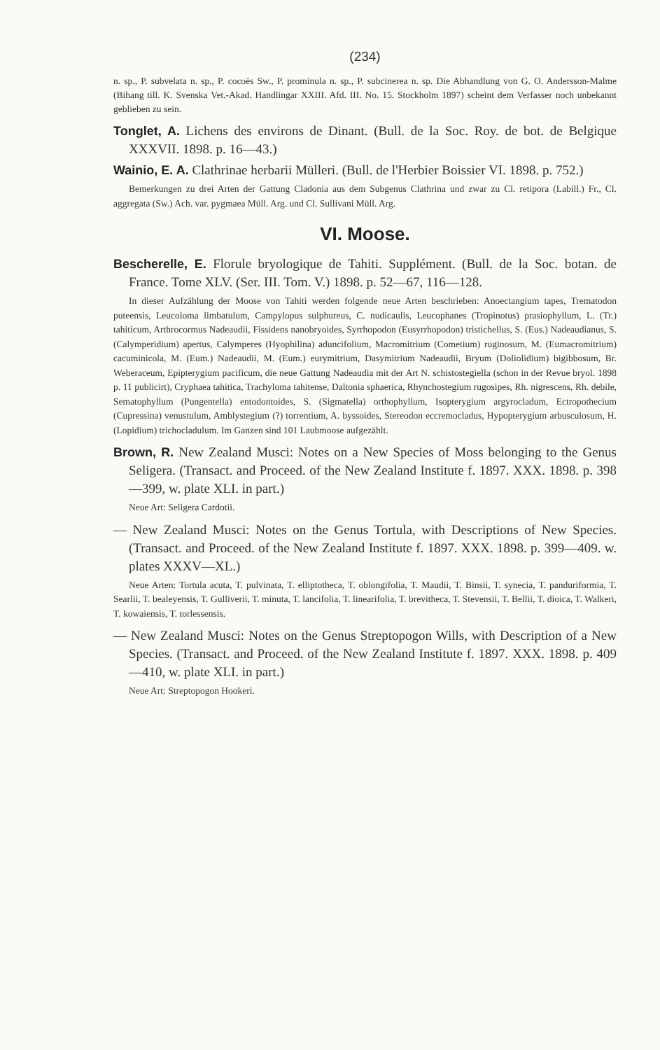(234)
n. sp., P. subvelata n. sp., P. cocoës Sw., P. prominula n. sp., P. subcinerea n. sp. Die Abhandlung von G. O. Andersson-Malme (Bihang till. K. Svenska Vet.-Akad. Handlingar XXIII. Afd. III. No. 15. Stockholm 1897) scheint dem Verfasser noch unbekannt geblieben zu sein.
Tonglet, A. Lichens des environs de Dinant. (Bull. de la Soc. Roy. de bot. de Belgique XXXVII. 1898. p. 16—43.)
Wainio, E. A. Clathrinae herbarii Mülleri. (Bull. de l'Herbier Boissier VI. 1898. p. 752.)
Bemerkungen zu drei Arten der Gattung Cladonia aus dem Subgenus Clathrina und zwar zu Cl. retipora (Labill.) Fr., Cl. aggregata (Sw.) Ach. var. pygmaea Müll. Arg. und Cl. Sullivani Müll. Arg.
VI. Moose.
Bescherelle, E. Florule bryologique de Tahiti. Supplément. (Bull. de la Soc. botan. de France. Tome XLV. (Ser. III. Tom. V.) 1898. p. 52—67, 116—128.
In dieser Aufzählung der Moose von Tahiti werden folgende neue Arten beschrieben: Anoectangium tapes, Trematodon puteensis, Leucoloma limbatulum, Campylopus sulphureus, C. nudicaulis, Leucophanes (Tropinotus) prasiophyllum, L. (Tr.) tahiticum, Arthrocormus Nadeaudii, Fissidens nanobryoides, Syrrhopodon (Eusyrrhopodon) tristichellus, S. (Eus.) Nadeaudianus, S. (Calymperidium) apertus, Calymperes (Hyophilina) aduncifolium, Macromitrium (Cometium) ruginosum, M. (Eumacromitrium) cacuminicola, M. (Eum.) Nadeaudii, M. (Eum.) eurymitrium, Dasymitrium Nadeaudii, Bryum (Doliolidium) bigibbosum, Br. Weberaceum, Epipterygium pacificum, die neue Gattung Nadeaudia mit der Art N. schistostegiella (schon in der Revue bryol. 1898 p. 11 publicirt), Cryphaea tahitica, Trachyloma tahitense, Daltonia sphaerica, Rhynchostegium rugosipes, Rh. nigrescens, Rh. debile, Sematophyllum (Pungentella) entodontoides, S. (Sigmatella) orthophyllum, Isopterygium argyrocladum, Ectropothecium (Cupressina) venustulum, Amblystegium (?) torrentium, A. byssoides, Stereodon eccremocladus, Hypopterygium arbusculosum, H. (Lopidium) trichocladulum. Im Ganzen sind 101 Laubmoose aufgezählt.
Brown, R. New Zealand Musci: Notes on a New Species of Moss belonging to the Genus Seligera. (Transact. and Proceed. of the New Zealand Institute f. 1897. XXX. 1898. p. 398—399, w. plate XLI. in part.)
Neue Art: Seligera Cardotii.
— New Zealand Musci: Notes on the Genus Tortula, with Descriptions of New Species. (Transact. and Proceed. of the New Zealand Institute f. 1897. XXX. 1898. p. 399—409. w. plates XXXV—XL.)
Neue Arten: Tortula acuta, T. pulvinata, T. elliptotheca, T. oblongifolia, T. Maudii, T. Binsii, T. synecia, T. panduriformia, T. Searlii, T. bealeyensis, T. Gulliverii, T. minuta, T. lancifolia, T. linearifolia, T. brevitheca, T. Stevensii, T. Bellii, T. dioica, T. Walkeri, T. kowaiensis, T. torlessensis.
— New Zealand Musci: Notes on the Genus Streptopogon Wills, with Description of a New Species. (Transact. and Proceed. of the New Zealand Institute f. 1897. XXX. 1898. p. 409—410, w. plate XLI. in part.)
Neue Art: Streptopogon Hookeri.